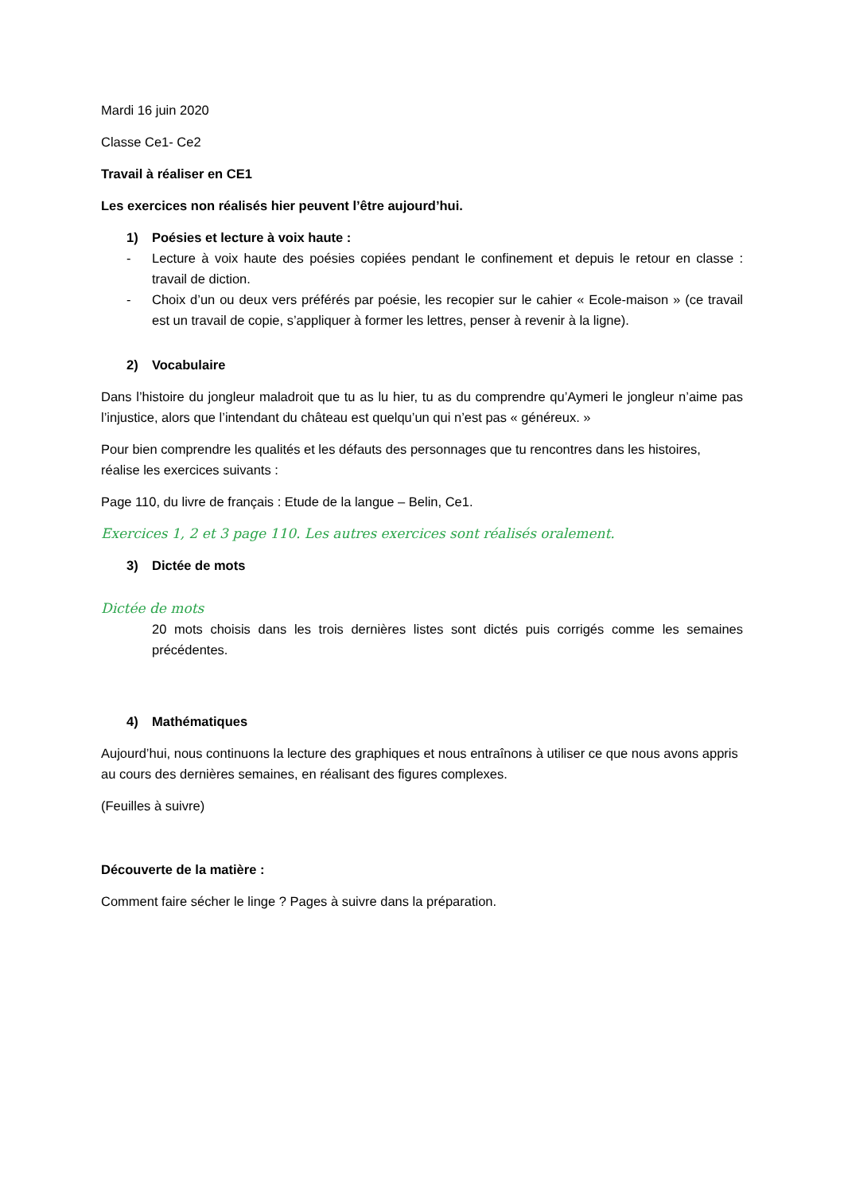Mardi 16 juin 2020
Classe Ce1- Ce2
Travail à réaliser en CE1
Les exercices non réalisés hier peuvent l’être aujourd’hui.
1) Poésies et lecture à voix haute :
- Lecture à voix haute des poésies copiées pendant le confinement et depuis le retour en classe : travail de diction.
- Choix d’un ou deux vers préférés par poésie, les recopier sur le cahier « Ecole-maison » (ce travail est un travail de copie, s’appliquer à former les lettres, penser à revenir à la ligne).
2) Vocabulaire
Dans l’histoire du jongleur maladroit que tu as lu hier, tu as du comprendre qu’Aymeri le jongleur n’aime pas l’injustice, alors que l’intendant du château est quelqu’un qui n’est pas « généreux. »
Pour bien comprendre les qualités et les défauts des personnages que tu rencontres dans les histoires, réalise les exercices suivants :
Page 110, du livre de français : Etude de la langue – Belin, Ce1.
Exercices 1, 2 et 3 page 110. Les autres exercices sont réalisés oralement.
3) Dictée de mots
Dictée de mots
20 mots choisis dans les trois dernières listes sont dictés puis corrigés comme les semaines précédentes.
4) Mathématiques
Aujourd’hui, nous continuons la lecture des graphiques et nous entraînons à utiliser ce que nous avons appris au cours des dernières semaines, en réalisant des figures complexes.
(Feuilles à suivre)
Découverte de la matière :
Comment faire sécher le linge ? Pages à suivre dans la préparation.